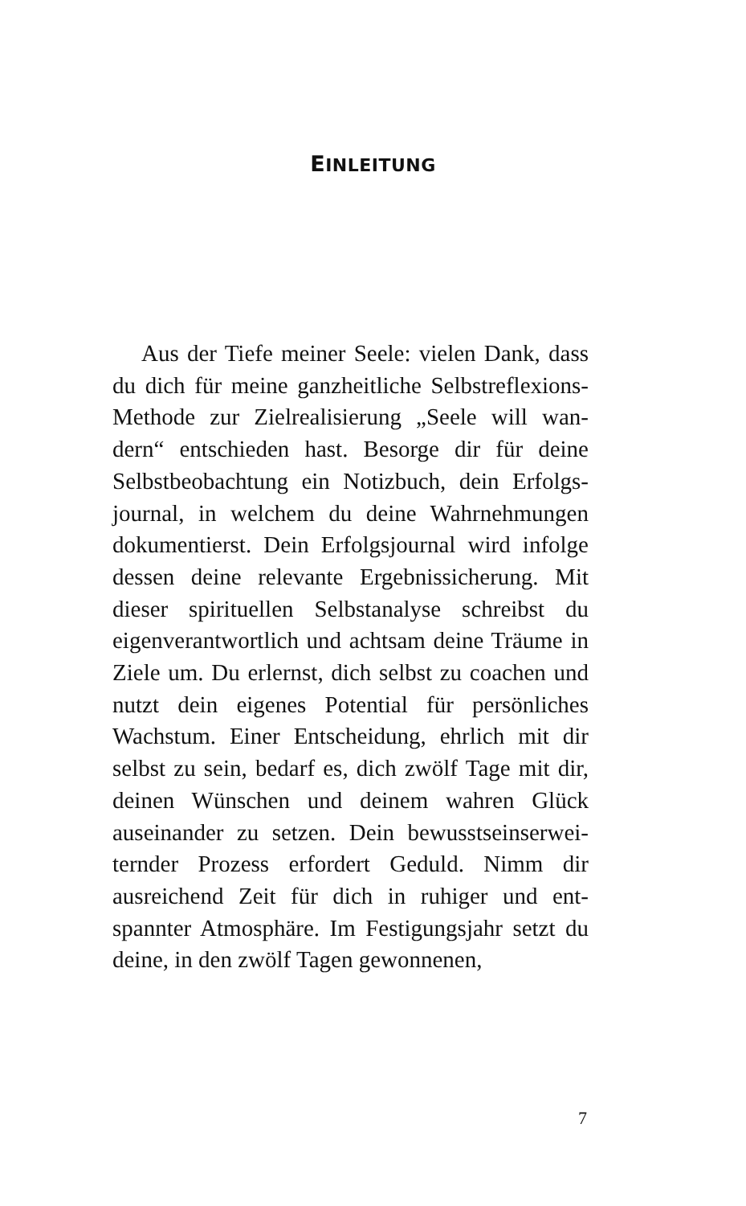EINLEITUNG
Aus der Tiefe meiner Seele: vielen Dank, dass du dich für meine ganzheitliche Selbstreflexions-Methode zur Zielrealisierung „Seele will wan-dern“ entschieden hast. Besorge dir für deine Selbstbeobachtung ein Notizbuch, dein Erfolgs-journal, in welchem du deine Wahrnehmungen dokumentierst. Dein Erfolgsjournal wird infolge dessen deine relevante Ergebnissicherung. Mit dieser spirituellen Selbstanalyse schreibst du eigenverantwortlich und achtsam deine Träume in Ziele um. Du erlernst, dich selbst zu coachen und nutzt dein eigenes Potential für persönliches Wachstum. Einer Entscheidung, ehrlich mit dir selbst zu sein, bedarf es, dich zwölf Tage mit dir, deinen Wünschen und deinem wahren Glück auseinander zu setzen. Dein bewusstseinserwei-ternder Prozess erfordert Geduld. Nimm dir ausreichend Zeit für dich in ruhiger und ent-spannter Atmosphäre. Im Festigungsjahr setzt du deine, in den zwölf Tagen gewonnenen,
7